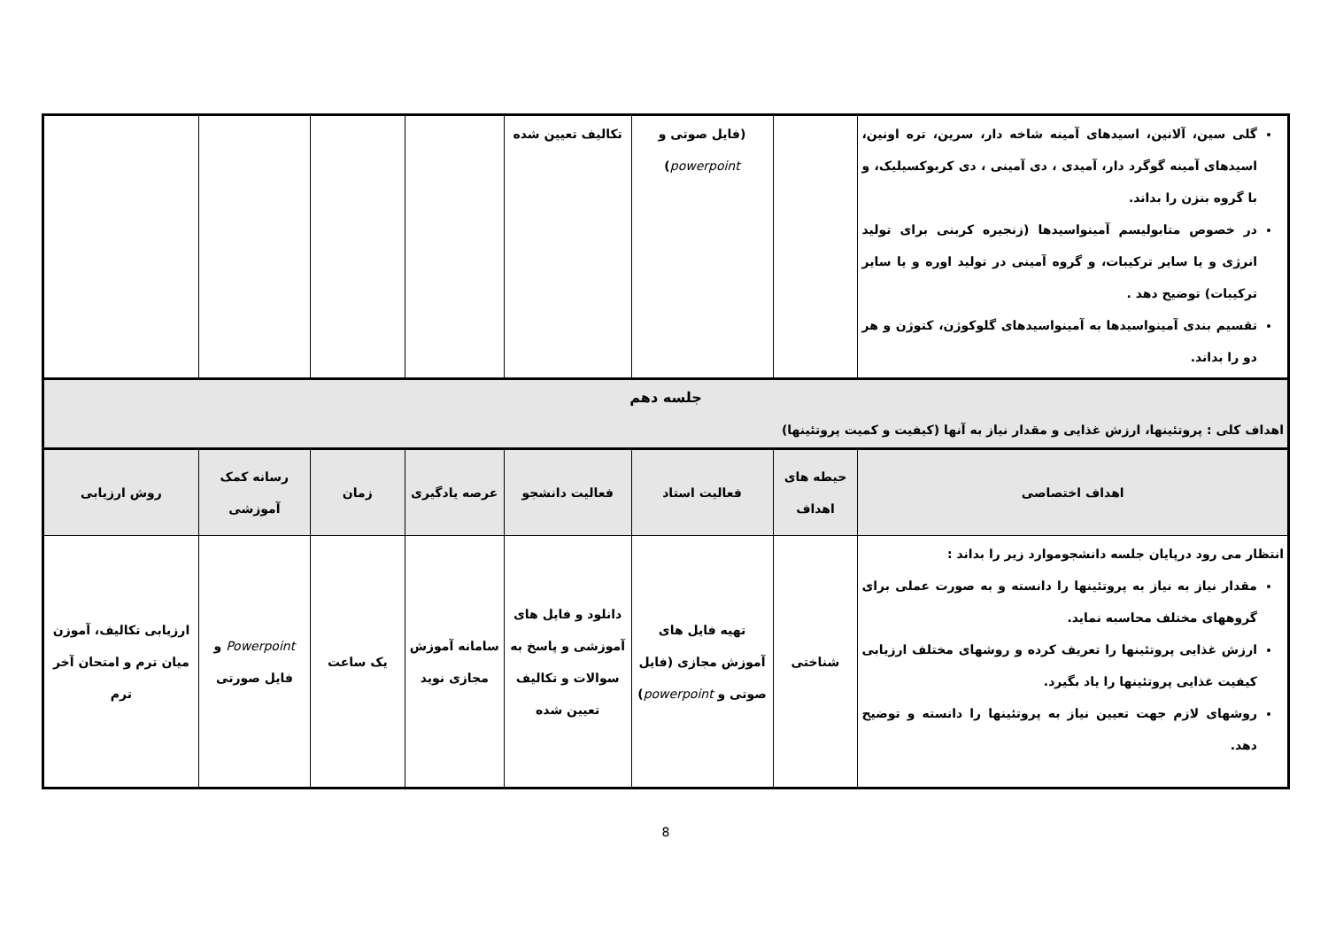| گلی سین، آلانین، اسیدهای آمینه شاخه دار، سرین، تره اونین، اسیدهای آمینه گوگرد دار، آمیدی ، دی آمینی ، دی کربوکسیلیک، و با گروه بنزن را بداند. در خصوص متابولیسم آمینواسیدها (زنجیره کربنی برای تولید انرژی و یا سایر ترکیبات، و گروه آمینی در تولید اوره و یا سایر ترکیبات) توضیح دهد . تقسیم بندی آمینواسیدها به آمینواسیدهای گلوکوژن، کتوژن و هر دو را بداند. | | (فایل صوتی و powerpoint ) | تکالیف تعیین شده | | | | |
| جلسه دهم اهداف کلی : پروتئینها، ارزش غذایی و مقدار نیاز به آنها (کیفیت و کمیت پروتئینها) | | | | | | | |
| اهداف اختصاصی | حیطه های اهداف | فعالیت استاد | فعالیت دانشجو | عرصه یادگیری | زمان | رسانه کمک آموزشی | روش ارزیابی |
| انتظار می رود درپایان جلسه دانشجوموارد زیر را بداند : مقدار نیاز به نیاز به پروتئینها را دانسته و به صورت عملی برای گروههای مختلف محاسبه نماید. ارزش غذایی پروتئینها را تعریف کرده و روشهای مختلف ارزیابی کیفیت غذایی پروتئینها را یاد بگیرد. روشهای لازم جهت تعیین نیاز به پروتئینها را دانسته و توضیح دهد. | شناختی | تهیه فایل های آموزش مجازی (فایل صوتی و powerpoint ) | دانلود و فایل های آموزشی و پاسخ به سوالات و تکالیف تعیین شده | سامانه آموزش مجازی نوید | یک ساعت | Powerpoint و فایل صورتی | ارزیابی تکالیف، آموزن میان ترم و امتحان آخر ترم |
8